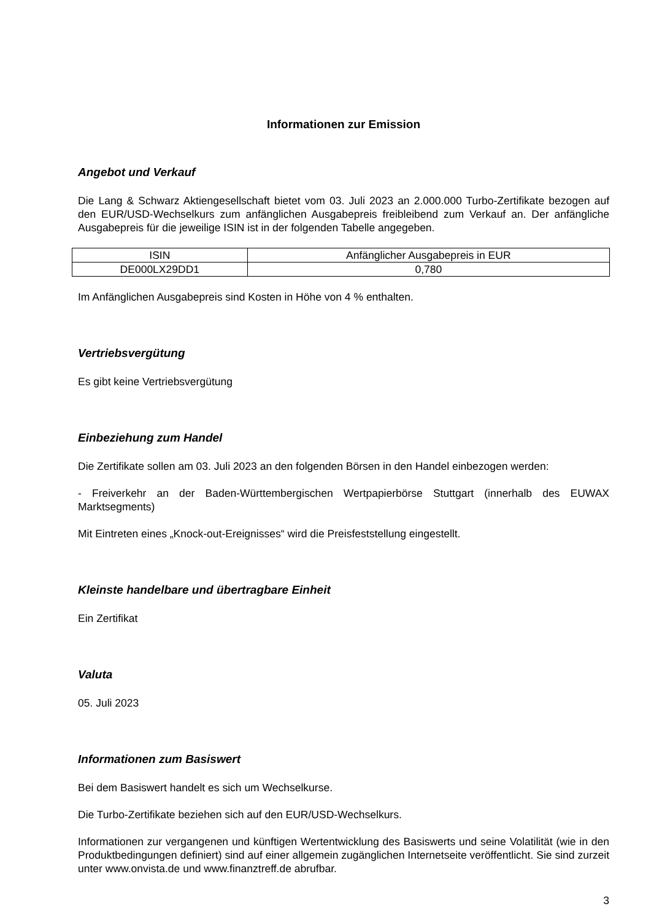Informationen zur Emission
Angebot und Verkauf
Die Lang & Schwarz Aktiengesellschaft bietet vom 03. Juli 2023 an 2.000.000 Turbo-Zertifikate bezogen auf den EUR/USD-Wechselkurs zum anfänglichen Ausgabepreis freibleibend zum Verkauf an. Der anfängliche Ausgabepreis für die jeweilige ISIN ist in der folgenden Tabelle angegeben.
| ISIN | Anfänglicher Ausgabepreis in EUR |
| --- | --- |
| DE000LX29DD1 | 0,780 |
Im Anfänglichen Ausgabepreis sind Kosten in Höhe von 4 % enthalten.
Vertriebsvergütung
Es gibt keine Vertriebsvergütung
Einbeziehung zum Handel
Die Zertifikate sollen am 03. Juli 2023 an den folgenden Börsen in den Handel einbezogen werden:
- Freiverkehr an der Baden-Württembergischen Wertpapierbörse Stuttgart (innerhalb des EUWAX Marktsegments)
Mit Eintreten eines „Knock-out-Ereignisses“ wird die Preisfeststellung eingestellt.
Kleinste handelbare und übertragbare Einheit
Ein Zertifikat
Valuta
05. Juli 2023
Informationen zum Basiswert
Bei dem Basiswert handelt es sich um Wechselkurse.
Die Turbo-Zertifikate beziehen sich auf den EUR/USD-Wechselkurs.
Informationen zur vergangenen und künftigen Wertentwicklung des Basiswerts und seine Volatilität (wie in den Produktbedingungen definiert) sind auf einer allgemein zugänglichen Internetseite veröffentlicht. Sie sind zurzeit unter www.onvista.de und www.finanztreff.de abrufbar.
3